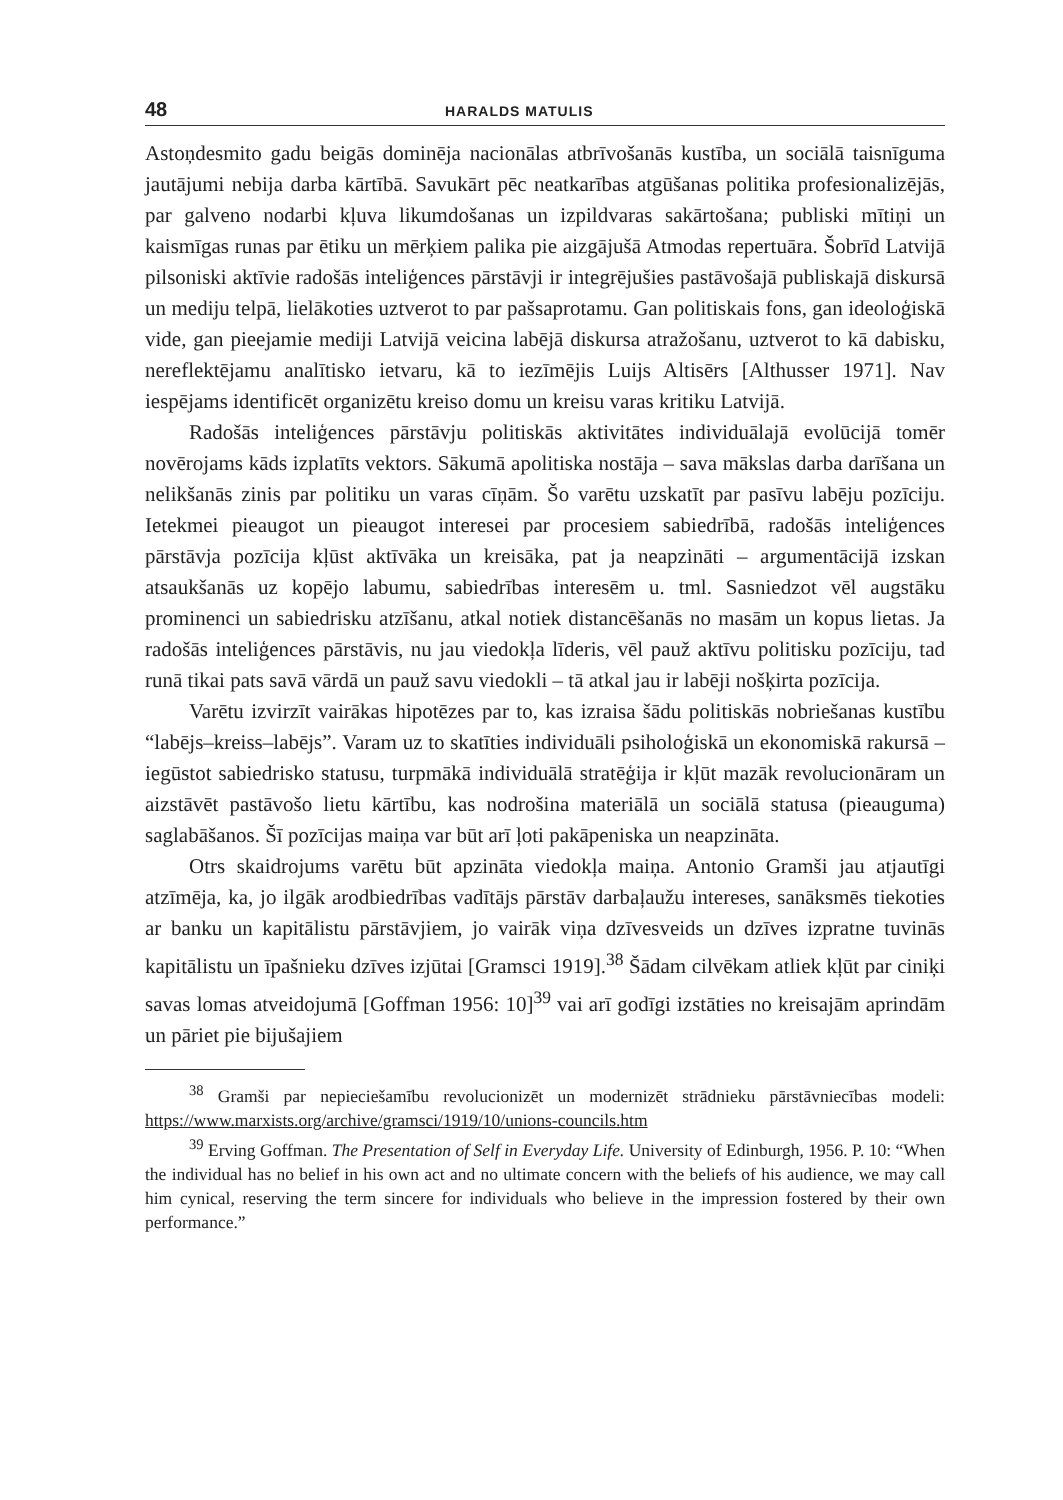48 HARALDS MATULIS
Astoņdesmito gadu beigās dominēja nacionālas atbrīvošanās kustība, un sociālā taisnīguma jautājumi nebija darba kārtībā. Savukārt pēc neatkarības atgūšanas politika profesionalizējās, par galveno nodarbi kļuva likumdošanas un izpildvaras sakārtošana; publiski mītiņi un kaismīgas runas par ētiku un mērķiem palika pie aizgājušā Atmodas repertuāra. Šobrīd Latvijā pilsoniski aktīvie radošās inteliģences pārstāvji ir integrējušies pastāvošajā publiskajā diskursā un mediju telpā, lielākoties uztverot to par pašsaprotamu. Gan politiskais fons, gan ideoloģiskā vide, gan pieejamie mediji Latvijā veicina labējā diskursa atražošanu, uztverot to kā dabisku, nereflektējamu analītisko ietvaru, kā to iezīmējis Luijs Altisērs [Althusser 1971]. Nav iespējams identificēt organizētu kreiso domu un kreisu varas kritiku Latvijā.
Radošās inteliģences pārstāvju politiskās aktivitātes individuālajā evolūcijā tomēr novērojams kāds izplatīts vektors. Sākumā apolitiska nostāja – sava mākslas darba darīšana un nelikšanās zinis par politiku un varas cīņām. Šo varētu uzskatīt par pasīvu labēju pozīciju. Ietekmei pieaugot un pieaugot interesei par procesiem sabiedrībā, radošās inteliģences pārstāvja pozīcija kļūst aktīvāka un kreisāka, pat ja neapzināti – argumentācijā izskan atsaukšanās uz kopējo labumu, sabiedrības interesēm u. tml. Sasniedzot vēl augstāku prominenci un sabiedrisku atzīšanu, atkal notiek distancēšanās no masām un kopus lietas. Ja radošās inteliģences pārstāvis, nu jau viedokļa līderis, vēl pauž aktīvu politisku pozīciju, tad runā tikai pats savā vārdā un pauž savu viedokli – tā atkal jau ir labēji nošķirta pozīcija.
Varētu izvirzīt vairākas hipotēzes par to, kas izraisa šādu politiskās nobriešanas kustību “labējs–kreiss–labējs”. Varam uz to skatīties individuāli psiholoģiskā un ekonomiskā rakursā – iegūstot sabiedrisko statusu, turpmākā individuālā stratēģija ir kļūt mazāk revolucionāram un aizstāvēt pastāvošo lietu kārtību, kas nodrošina materiālā un sociālā statusa (pieauguma) saglabāšanos. Šī pozīcijas maiņa var būt arī ļoti pakāpeniska un neapzināta.
Otrs skaidrojums varētu būt apzināta viedokļa maiņa. Antonio Gramši jau atjautīgi atzīmēja, ka, jo ilgāk arodbiedrības vadītājs pārstāv darbaļaužu intereses, sanāksmēs tiekoties ar banku un kapitālistu pārstāvjiem, jo vairāk viņa dzīvesveids un dzīves izpratne tuvinās kapitālistu un īpašnieku dzīves izjūtai [Gramsci 1919].<sup>38</sup> Šādam cilvēkam atliek kļūt par ciniķi savas lomas atveidojumā [Goffman 1956: 10]<sup>39</sup> vai arī godīgi izstāties no kreisajām aprindām un pāriet pie bijušajiem
<sup>38</sup> Gramši par nepieciešamību revolucionizēt un modernizēt strādnieku pārstāvniecības modeli: https://www.marxists.org/archive/gramsci/1919/10/unions-councils.htm
<sup>39</sup> Erving Goffman. The Presentation of Self in Everyday Life. University of Edinburgh, 1956. P. 10: “When the individual has no belief in his own act and no ultimate concern with the beliefs of his audience, we may call him cynical, reserving the term sincere for individuals who believe in the impression fostered by their own performance.”